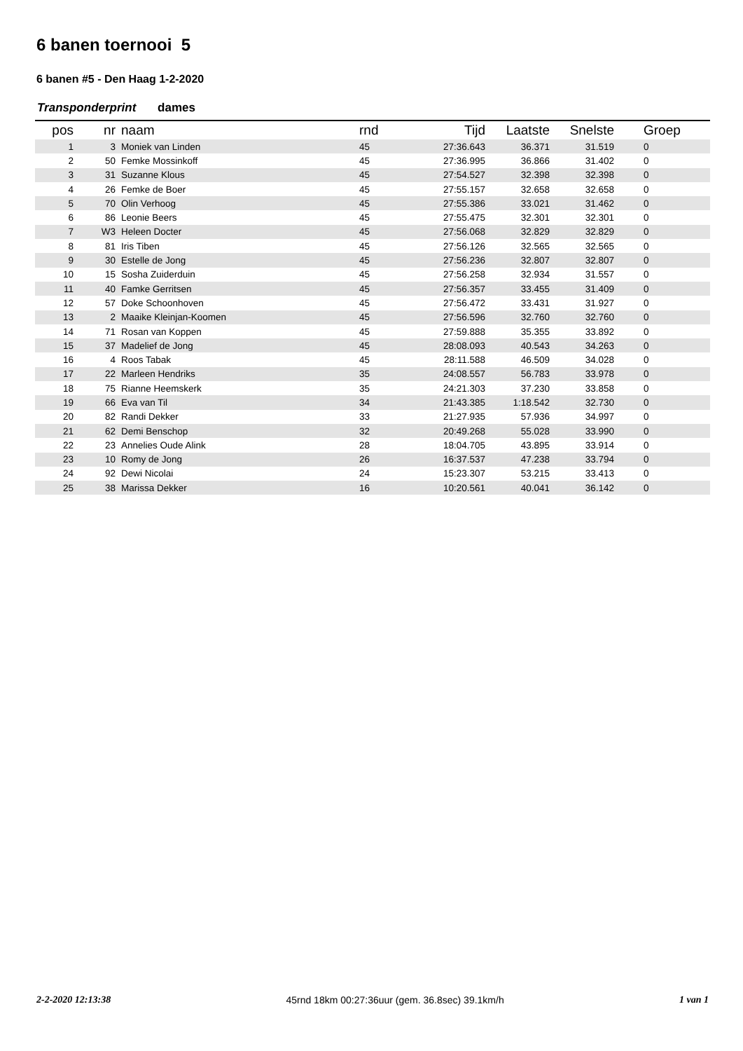6 banen toernooi 5
6 banen #5 - Den Haag 1-2-2020
Transponderprint dames
| pos | nr | naam | rnd | Tijd | Laatste | Snelste | Groep |
| --- | --- | --- | --- | --- | --- | --- | --- |
| 1 | 3 | Moniek van Linden | 45 | 27:36.643 | 36.371 | 31.519 | 0 |
| 2 | 50 | Femke Mossinkoff | 45 | 27:36.995 | 36.866 | 31.402 | 0 |
| 3 | 31 | Suzanne Klous | 45 | 27:54.527 | 32.398 | 32.398 | 0 |
| 4 | 26 | Femke de Boer | 45 | 27:55.157 | 32.658 | 32.658 | 0 |
| 5 | 70 | Olin Verhoog | 45 | 27:55.386 | 33.021 | 31.462 | 0 |
| 6 | 86 | Leonie Beers | 45 | 27:55.475 | 32.301 | 32.301 | 0 |
| 7 | W3 | Heleen Docter | 45 | 27:56.068 | 32.829 | 32.829 | 0 |
| 8 | 81 | Iris Tiben | 45 | 27:56.126 | 32.565 | 32.565 | 0 |
| 9 | 30 | Estelle de Jong | 45 | 27:56.236 | 32.807 | 32.807 | 0 |
| 10 | 15 | Sosha Zuiderduin | 45 | 27:56.258 | 32.934 | 31.557 | 0 |
| 11 | 40 | Famke Gerritsen | 45 | 27:56.357 | 33.455 | 31.409 | 0 |
| 12 | 57 | Doke Schoonhoven | 45 | 27:56.472 | 33.431 | 31.927 | 0 |
| 13 | 2 | Maaike Kleinjan-Koomen | 45 | 27:56.596 | 32.760 | 32.760 | 0 |
| 14 | 71 | Rosan van Koppen | 45 | 27:59.888 | 35.355 | 33.892 | 0 |
| 15 | 37 | Madelief de Jong | 45 | 28:08.093 | 40.543 | 34.263 | 0 |
| 16 | 4 | Roos Tabak | 45 | 28:11.588 | 46.509 | 34.028 | 0 |
| 17 | 22 | Marleen Hendriks | 35 | 24:08.557 | 56.783 | 33.978 | 0 |
| 18 | 75 | Rianne Heemskerk | 35 | 24:21.303 | 37.230 | 33.858 | 0 |
| 19 | 66 | Eva van Til | 34 | 21:43.385 | 1:18.542 | 32.730 | 0 |
| 20 | 82 | Randi Dekker | 33 | 21:27.935 | 57.936 | 34.997 | 0 |
| 21 | 62 | Demi Benschop | 32 | 20:49.268 | 55.028 | 33.990 | 0 |
| 22 | 23 | Annelies Oude Alink | 28 | 18:04.705 | 43.895 | 33.914 | 0 |
| 23 | 10 | Romy de Jong | 26 | 16:37.537 | 47.238 | 33.794 | 0 |
| 24 | 92 | Dewi Nicolai | 24 | 15:23.307 | 53.215 | 33.413 | 0 |
| 25 | 38 | Marissa Dekker | 16 | 10:20.561 | 40.041 | 36.142 | 0 |
2-2-2020 12:13:38 45rnd 18km 00:27:36uur (gem. 36.8sec) 39.1km/h 1 van 1